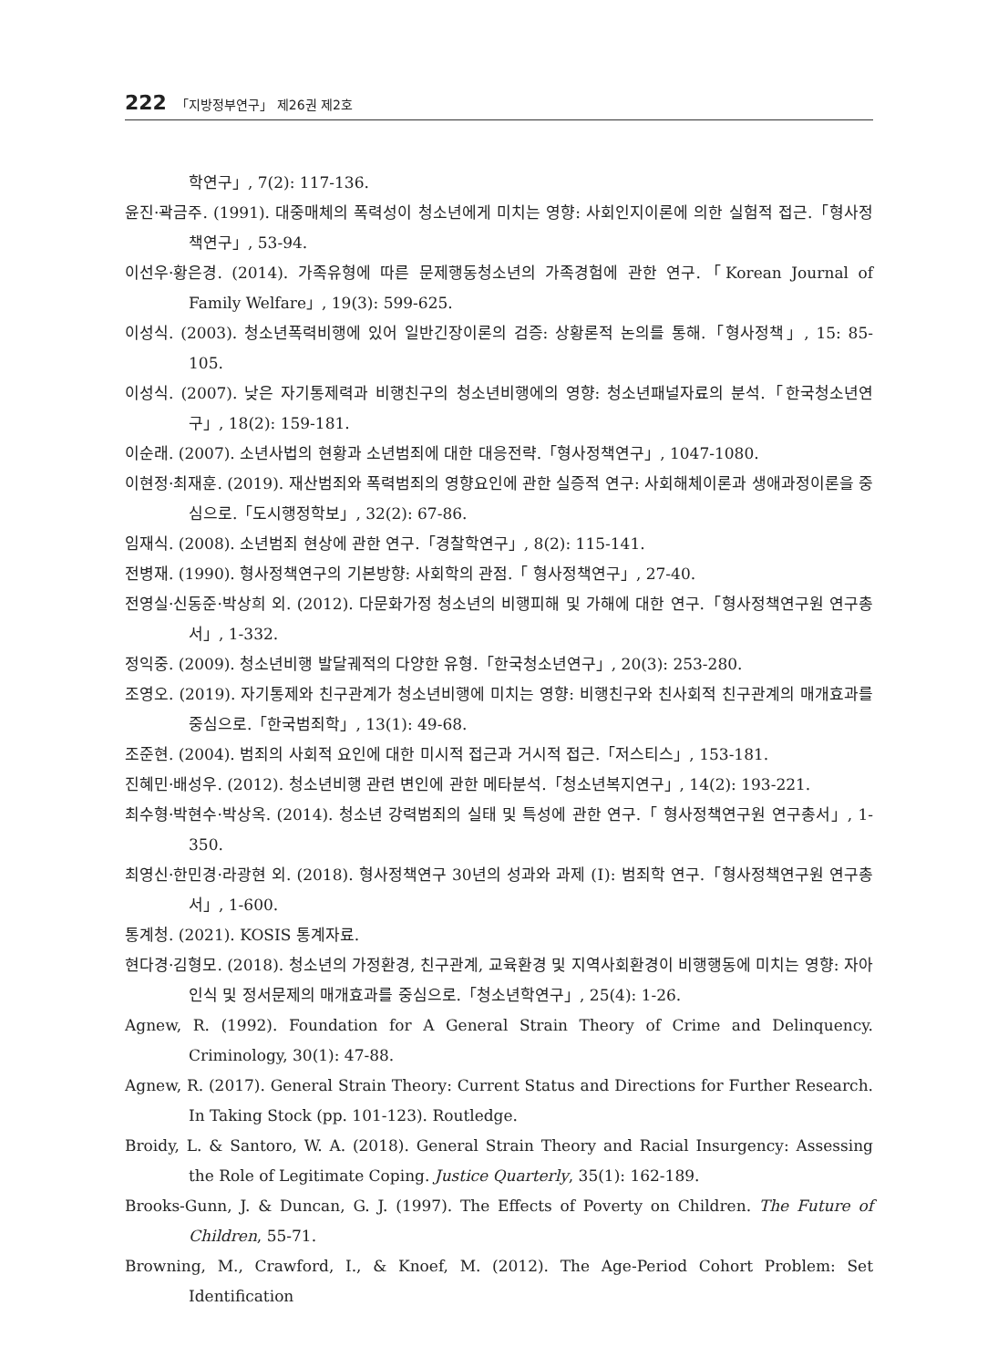222 「지방정부연구」 제26권 제2호
학연구」, 7(2): 117-136.
윤진·곽금주. (1991). 대중매체의 폭력성이 청소년에게 미치는 영향: 사회인지이론에 의한 실험적 접근.「형사정책연구」, 53-94.
이선우·황은경. (2014). 가족유형에 따른 문제행동청소년의 가족경험에 관한 연구.「Korean Journal of Family Welfare」, 19(3): 599-625.
이성식. (2003). 청소년폭력비행에 있어 일반긴장이론의 검증: 상황론적 논의를 통해.「형사정책」, 15: 85-105.
이성식. (2007). 낮은 자기통제력과 비행친구의 청소년비행에의 영향: 청소년패널자료의 분석.「한국청소년연구」, 18(2): 159-181.
이순래. (2007). 소년사법의 현황과 소년범죄에 대한 대응전략.「형사정책연구」, 1047-1080.
이현정·최재훈. (2019). 재산범죄와 폭력범죄의 영향요인에 관한 실증적 연구: 사회해체이론과 생애과정이론을 중심으로.「도시행정학보」, 32(2): 67-86.
임재식. (2008). 소년범죄 현상에 관한 연구.「경찰학연구」, 8(2): 115-141.
전병재. (1990). 형사정책연구의 기본방향: 사회학의 관점.「 형사정책연구」, 27-40.
전영실·신동준·박상희 외. (2012). 다문화가정 청소년의 비행피해 및 가해에 대한 연구.「형사정책연구원 연구총서」, 1-332.
정익중. (2009). 청소년비행 발달궤적의 다양한 유형.「한국청소년연구」, 20(3): 253-280.
조영오. (2019). 자기통제와 친구관계가 청소년비행에 미치는 영향: 비행친구와 친사회적 친구관계의 매개효과를 중심으로.「한국범죄학」, 13(1): 49-68.
조준현. (2004). 범죄의 사회적 요인에 대한 미시적 접근과 거시적 접근.「저스티스」, 153-181.
진혜민·배성우. (2012). 청소년비행 관련 변인에 관한 메타분석.「청소년복지연구」, 14(2): 193-221.
최수형·박현수·박상옥. (2014). 청소년 강력범죄의 실태 및 특성에 관한 연구.「 형사정책연구원 연구총서」, 1-350.
최영신·한민경·라광현 외. (2018). 형사정책연구 30년의 성과와 과제 (Ⅰ): 범죄학 연구.「형사정책연구원 연구총서」, 1-600.
통계청. (2021). KOSIS 통계자료.
현다경·김형모. (2018). 청소년의 가정환경, 친구관계, 교육환경 및 지역사회환경이 비행행동에 미치는 영향: 자아인식 및 정서문제의 매개효과를 중심으로.「청소년학연구」, 25(4): 1-26.
Agnew, R. (1992). Foundation for A General Strain Theory of Crime and Delinquency. Criminology, 30(1): 47-88.
Agnew, R. (2017). General Strain Theory: Current Status and Directions for Further Research. In Taking Stock (pp. 101-123). Routledge.
Broidy, L. & Santoro, W. A. (2018). General Strain Theory and Racial Insurgency: Assessing the Role of Legitimate Coping. Justice Quarterly, 35(1): 162-189.
Brooks-Gunn, J. & Duncan, G. J. (1997). The Effects of Poverty on Children. The Future of Children, 55-71.
Browning, M., Crawford, I., & Knoef, M. (2012). The Age-Period Cohort Problem: Set Identification